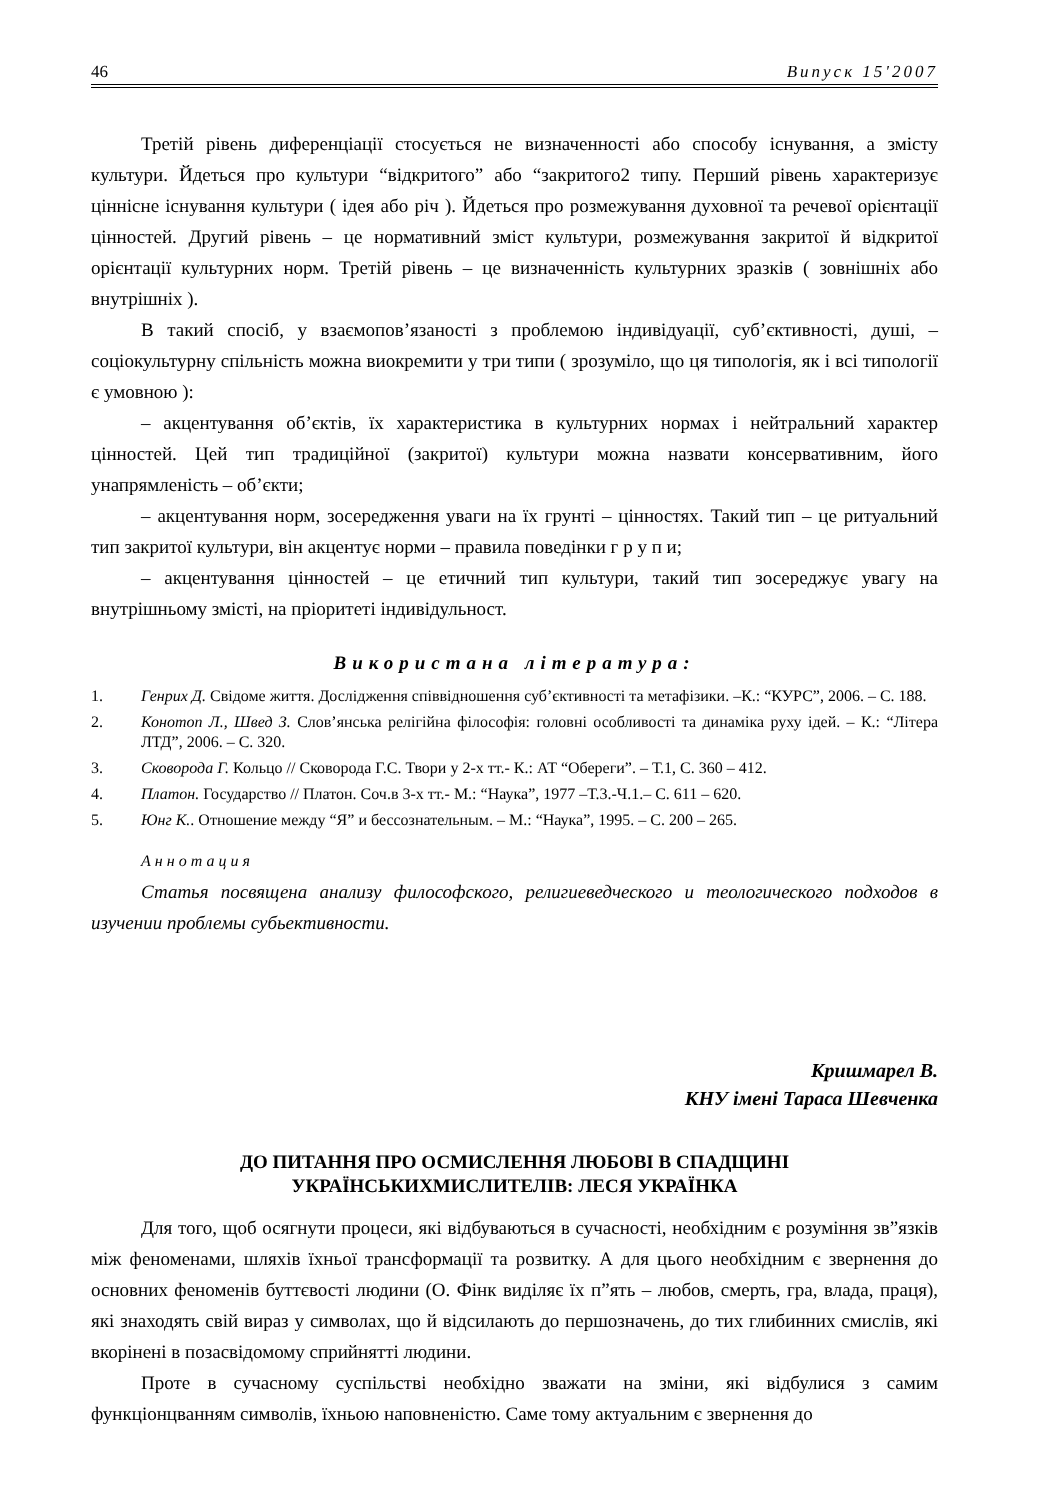46 Випуск 15'2007
Третій рівень диференціації стосується не визначенності або способу існування, а змісту культури. Йдеться про культури “відкритого” або “закритого2 типу. Перший рівень характеризує ціннісне існування культури ( ідея або річ ). Йдеться про розмежування духовної та речевої орієнтації цінностей. Другий рівень – це нормативний зміст культури, розмежування закритої й відкритої орієнтації культурних норм. Третій рівень – це визначенність культурних зразків ( зовнішніх або внутрішніх ).
В такий спосіб, у взаємопов’язаності з проблемою індивідуації, суб’єктивності, душі, – соціокультурну спільність можна виокремити у три типи ( зрозуміло, що ця типологія, як і всі типології є умовною ):
– акцентування об’єктів, їх характеристика в культурних нормах і нейтральний характер цінностей. Цей тип традиційної (закритої) культури можна назвати консервативним, його унапрямленість – об’єкти;
– акцентування норм, зосередження уваги на їх грунті – цінностях. Такий тип – це ритуальний тип закритої культури, він акцентує норми – правила поведінки г р у п и;
– акцентування цінностей – це етичний тип культури, такий тип зосереджує увагу на внутрішньому змісті, на пріоритеті індивідульност.
Використана література:
1. Генрих Д. Свідоме життя. Дослідження співвідношення суб’єктивності та метафізики. –К.: “КУРС”, 2006. – С. 188.
2. Конотоп Л., Швед З. Слов’янська релігійна філософія: головні особливості та динаміка руху ідей. – К.: “Літера ЛТД”, 2006. – С. 320.
3. Сковорода Г. Кольцо // Сковорода Г.С. Твори у 2-х тт.- К.: АТ “Обереги”. – Т.1, С. 360 – 412.
4. Платон. Государство // Платон. Соч.в 3-х тт.- М.: “Наука”, 1977 –Т.3.-Ч.1.– С. 611 – 620.
5. Юнг К.. Отношение между “Я” и бессознательным. – М.: “Наука”, 1995. – С. 200 – 265.
Аннотация
Статья посвящена анализу философского, религиеведческого и теологического подходов в изучении проблемы субьективности.
Кришмарел В.
КНУ імені Тараса Шевченка
ДО ПИТАННЯ ПРО ОСМИСЛЕННЯ ЛЮБОВІ В СПАДЩИНІ
УКРАЇНСЬКИХМИСЛИТЕЛІВ: ЛЕСЯ УКРАЇНКА
Для того, щоб осягнути процеси, які відбуваються в сучасності, необхідним є розуміння зв”язків між феноменами, шляхів їхньої трансформації та розвитку. А для цього необхідним є звернення до основних феноменів буттєвості людини (О. Фінк виділяє їх п”ять – любов, смерть, гра, влада, праця), які знаходять свій вираз у символах, що й відсилають до першозначень, до тих глибинних смислів, які вкорінені в позасвідомому сприйнятті людини.
Проте в сучасному суспільстві необхідно зважати на зміни, які відбулися з самим функціонцванням символів, їхньою наповненістю. Саме тому актуальним є звернення до